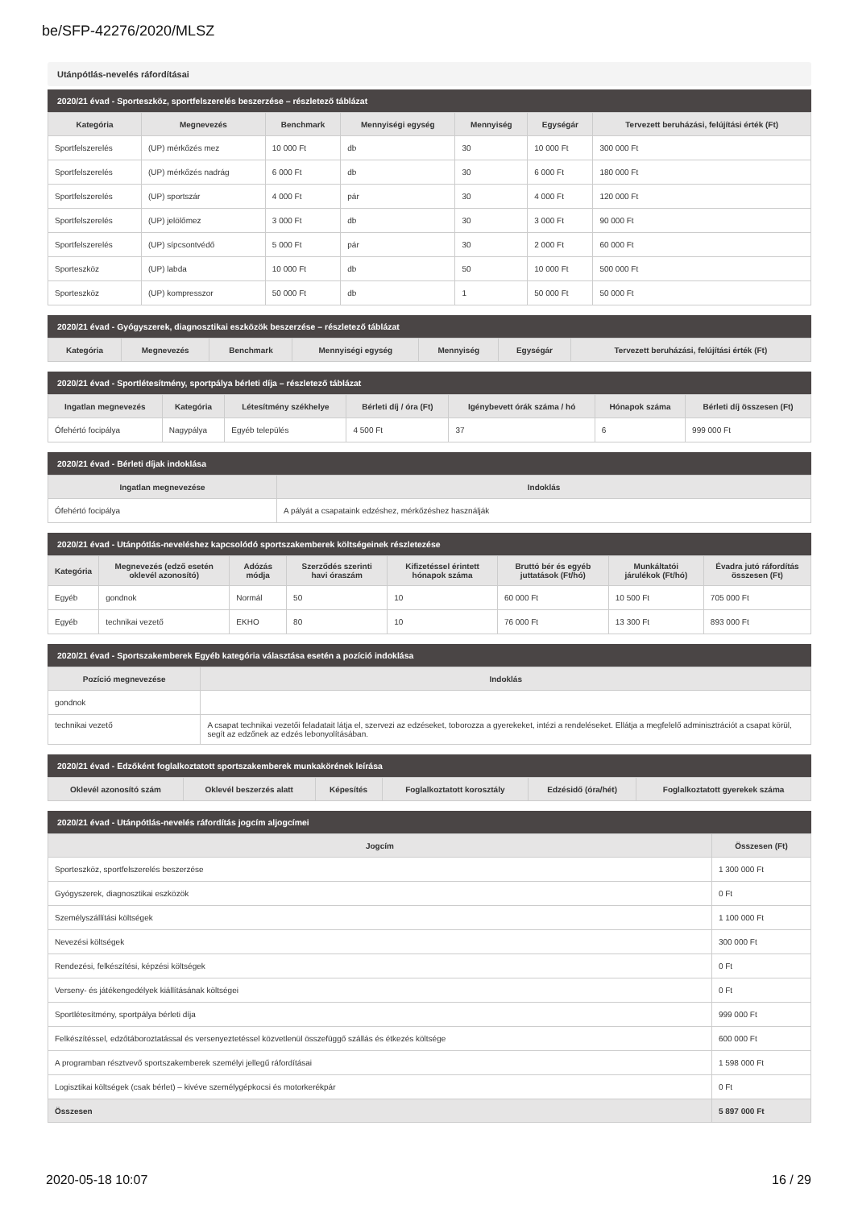be/SFP-42276/2020/MLSZ
Utánpótlás-nevelés ráfordításai
2020/21 évad - Sporteszköz, sportfelszerelés beszerzése – részletező táblázat
| Kategória | Megnevezés | Benchmark | Mennyiségi egység | Mennyiség | Egységár | Tervezett beruházási, felújítási érték (Ft) |
| --- | --- | --- | --- | --- | --- | --- |
| Sportfelszerelés | (UP) mérkőzés mez | 10 000 Ft | db | 30 | 10 000 Ft | 300 000 Ft |
| Sportfelszerelés | (UP) mérkőzés nadrág | 6 000 Ft | db | 30 | 6 000 Ft | 180 000 Ft |
| Sportfelszerelés | (UP) sportszár | 4 000 Ft | pár | 30 | 4 000 Ft | 120 000 Ft |
| Sportfelszerelés | (UP) jelölőmez | 3 000 Ft | db | 30 | 3 000 Ft | 90 000 Ft |
| Sportfelszerelés | (UP) sípcsontvédő | 5 000 Ft | pár | 30 | 2 000 Ft | 60 000 Ft |
| Sporteszköz | (UP) labda | 10 000 Ft | db | 50 | 10 000 Ft | 500 000 Ft |
| Sporteszköz | (UP) kompresszor | 50 000 Ft | db | 1 | 50 000 Ft | 50 000 Ft |
2020/21 évad - Gyógyszerek, diagnosztikai eszközök beszerzése – részletező táblázat
| Kategória | Megnevezés | Benchmark | Mennyiségi egység | Mennyiség | Egységár | Tervezett beruházási, felújítási érték (Ft) |
| --- | --- | --- | --- | --- | --- | --- |
2020/21 évad - Sportlétesítmény, sportpálya bérleti díja – részletező táblázat
| Ingatlan megnevezés | Kategória | Létesítmény székhelye | Bérleti díj / óra (Ft) | Igénybevett órák száma / hó | Hónapok száma | Bérleti díj összesen (Ft) |
| --- | --- | --- | --- | --- | --- | --- |
| Ófehértó focipálya | Nagypálya | Egyéb település | 4 500 Ft | 37 | 6 | 999 000 Ft |
2020/21 évad - Bérleti díjak indoklása
| Ingatlan megnevezése | Indoklás |
| --- | --- |
| Ófehértó focipálya | A pályát a csapataink edzéshez, mérkőzéshez használják |
2020/21 évad - Utánpótlás-neveléshez kapcsolódó sportszakemberek költségeinek részletezése
| Kategória | Megnevezés (edző esetén oklevél azonosító) | Adózás módja | Szerződés szerinti havi óraszám | Kifizetéssel érintett hónapok száma | Bruttó bér és egyéb juttatások (Ft/hó) | Munkáltatói járulékok (Ft/hó) | Évadra jutó ráfordítás összesen (Ft) |
| --- | --- | --- | --- | --- | --- | --- | --- |
| Egyéb | gondnok | Normál | 50 | 10 | 60 000 Ft | 10 500 Ft | 705 000 Ft |
| Egyéb | technikai vezető | EKHO | 80 | 10 | 76 000 Ft | 13 300 Ft | 893 000 Ft |
2020/21 évad - Sportszakemberek Egyéb kategória választása esetén a pozíció indoklása
| Pozíció megnevezése | Indoklás |
| --- | --- |
| gondnok | |
| technikai vezető | A csapat technikai vezetői feladatait látja el, szervezi az edzéseket, toborozza a gyerekeket, intézi a rendeléseket. Ellátja a megfelelő adminisztrációt a csapat körül, segít az edzőnek az edzés lebonyolításában. |
2020/21 évad - Edzőként foglalkoztatott sportszakemberek munkakörének leírása
| Oklevél azonosító szám | Oklevél beszerzés alatt | Képesítés | Foglalkoztatott korosztály | Edzésidő (óra/hét) | Foglalkoztatott gyerekek száma |
| --- | --- | --- | --- | --- | --- |
2020/21 évad - Utánpótlás-nevelés ráfordítás jogcím aljogcímei
| Jogcím | Összesen (Ft) |
| --- | --- |
| Sporteszköz, sportfelszerelés beszerzése | 1 300 000 Ft |
| Gyógyszerek, diagnosztikai eszközök | 0 Ft |
| Személyszállítási költségek | 1 100 000 Ft |
| Nevezési költségek | 300 000 Ft |
| Rendezési, felkészítési, képzési költségek | 0 Ft |
| Verseny- és játékengedélyek kiállításának költségei | 0 Ft |
| Sportlétesítmény, sportpálya bérleti díja | 999 000 Ft |
| Felkészítéssel, edzőtáboroztatással és versenyeztetéssel közvetlenül összefüggő szállás és étkezés költsége | 600 000 Ft |
| A programban résztvevő sportszakemberek személyi jellegű ráfordításai | 1 598 000 Ft |
| Logisztikai költségek (csak bérlet) – kivéve személygépkocsi és motorkerékpár | 0 Ft |
| Összesen | 5 897 000 Ft |
2020-05-18 10:07 16 / 29